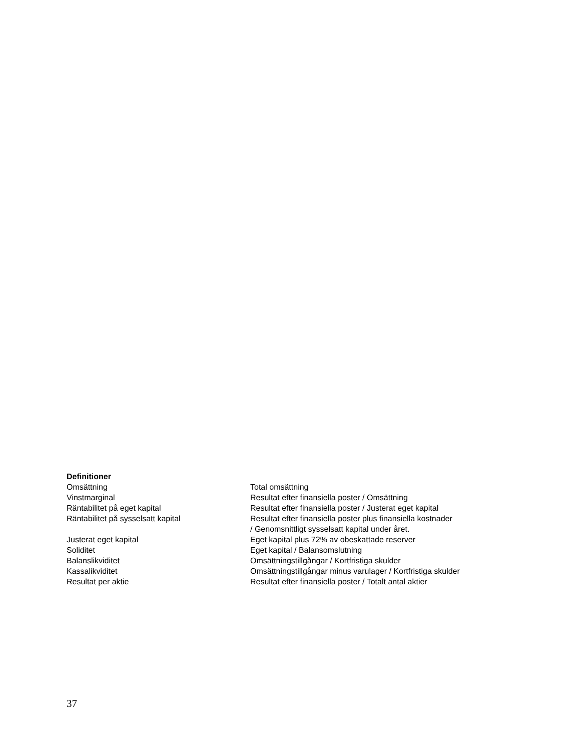Definitioner
| Omsättning | Total omsättning |
| Vinstmarginal | Resultat efter finansiella poster / Omsättning |
| Räntabilitet på eget kapital | Resultat efter finansiella poster / Justerat eget kapital |
| Räntabilitet på sysselsatt kapital | Resultat efter finansiella poster plus finansiella kostnader / Genomsnittligt sysselsatt kapital under året. |
| Justerat eget kapital | Eget kapital plus 72% av obeskattade reserver |
| Soliditet | Eget kapital / Balansomslutning |
| Balanslikviditet | Omsättningstillgångar / Kortfristiga skulder |
| Kassalikviditet | Omsättningstillgångar minus varulager / Kortfristiga skulder |
| Resultat per aktie | Resultat efter finansiella poster / Totalt antal aktier |
37